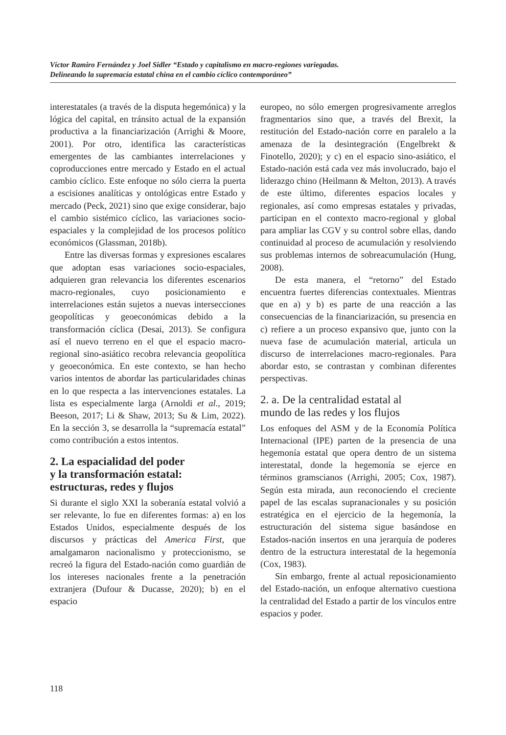Víctor Ramiro Fernández y Joel Sidler “Estado y capitalismo en macro-regiones variegadas.
Delineando la supremacía estatal china en el cambio cíclico contemporáneo”
interestatales (a través de la disputa hegemónica) y la lógica del capital, en tránsito actual de la expansión productiva a la financiarización (Arrighi & Moore, 2001). Por otro, identifica las características emergentes de las cambiantes interrelaciones y coproducciones entre mercado y Estado en el actual cambio cíclico. Este enfoque no sólo cierra la puerta a escisiones analíticas y ontológicas entre Estado y mercado (Peck, 2021) sino que exige considerar, bajo el cambio sistémico cíclico, las variaciones socio-espaciales y la complejidad de los procesos político económicos (Glassman, 2018b).
Entre las diversas formas y expresiones escalares que adoptan esas variaciones socio-espaciales, adquieren gran relevancia los diferentes escenarios macro-regionales, cuyo posicionamiento e interrelaciones están sujetos a nuevas intersecciones geopolíticas y geoeconómicas debido a la transformación cíclica (Desai, 2013). Se configura así el nuevo terreno en el que el espacio macro-regional sino-asiático recobra relevancia geopolítica y geoeconómica. En este contexto, se han hecho varios intentos de abordar las particularidades chinas en lo que respecta a las intervenciones estatales. La lista es especialmente larga (Arnoldi et al., 2019; Beeson, 2017; Li & Shaw, 2013; Su & Lim, 2022). En la sección 3, se desarrolla la “supremacía estatal” como contribución a estos intentos.
2. La espacialidad del poder
y la transformación estatal:
estructuras, redes y flujos
Si durante el siglo XXI la soberanía estatal volvió a ser relevante, lo fue en diferentes formas: a) en los Estados Unidos, especialmente después de los discursos y prácticas del America First, que amalgamaron nacionalismo y proteccionismo, se recreó la figura del Estado-nación como guardián de los intereses nacionales frente a la penetración extranjera (Dufour & Ducasse, 2020); b) en el espacio
europeo, no sólo emergen progresivamente arreglos fragmentarios sino que, a través del Brexit, la restitución del Estado-nación corre en paralelo a la amenaza de la desintegración (Engelbrekt & Finotello, 2020); y c) en el espacio sino-asiático, el Estado-nación está cada vez más involucrado, bajo el liderazgo chino (Heilmann & Melton, 2013). A través de este último, diferentes espacios locales y regionales, así como empresas estatales y privadas, participan en el contexto macro-regional y global para ampliar las CGV y su control sobre ellas, dando continuidad al proceso de acumulación y resolviendo sus problemas internos de sobreacumulación (Hung, 2008).
De esta manera, el “retorno” del Estado encuentra fuertes diferencias contextuales. Mientras que en a) y b) es parte de una reacción a las consecuencias de la financiarización, su presencia en c) refiere a un proceso expansivo que, junto con la nueva fase de acumulación material, articula un discurso de interrelaciones macro-regionales. Para abordar esto, se contrastan y combinan diferentes perspectivas.
2. a. De la centralidad estatal al
mundo de las redes y los flujos
Los enfoques del ASM y de la Economía Política Internacional (IPE) parten de la presencia de una hegemonía estatal que opera dentro de un sistema interestatal, donde la hegemonía se ejerce en términos gramscianos (Arrighi, 2005; Cox, 1987). Según esta mirada, aun reconociendo el creciente papel de las escalas supranacionales y su posición estratégica en el ejercicio de la hegemonía, la estructuración del sistema sigue basándose en Estados-nación insertos en una jerarquía de poderes dentro de la estructura interestatal de la hegemonía (Cox, 1983).
Sin embargo, frente al actual reposicionamiento del Estado-nación, un enfoque alternativo cuestiona la centralidad del Estado a partir de los vínculos entre espacios y poder.
118